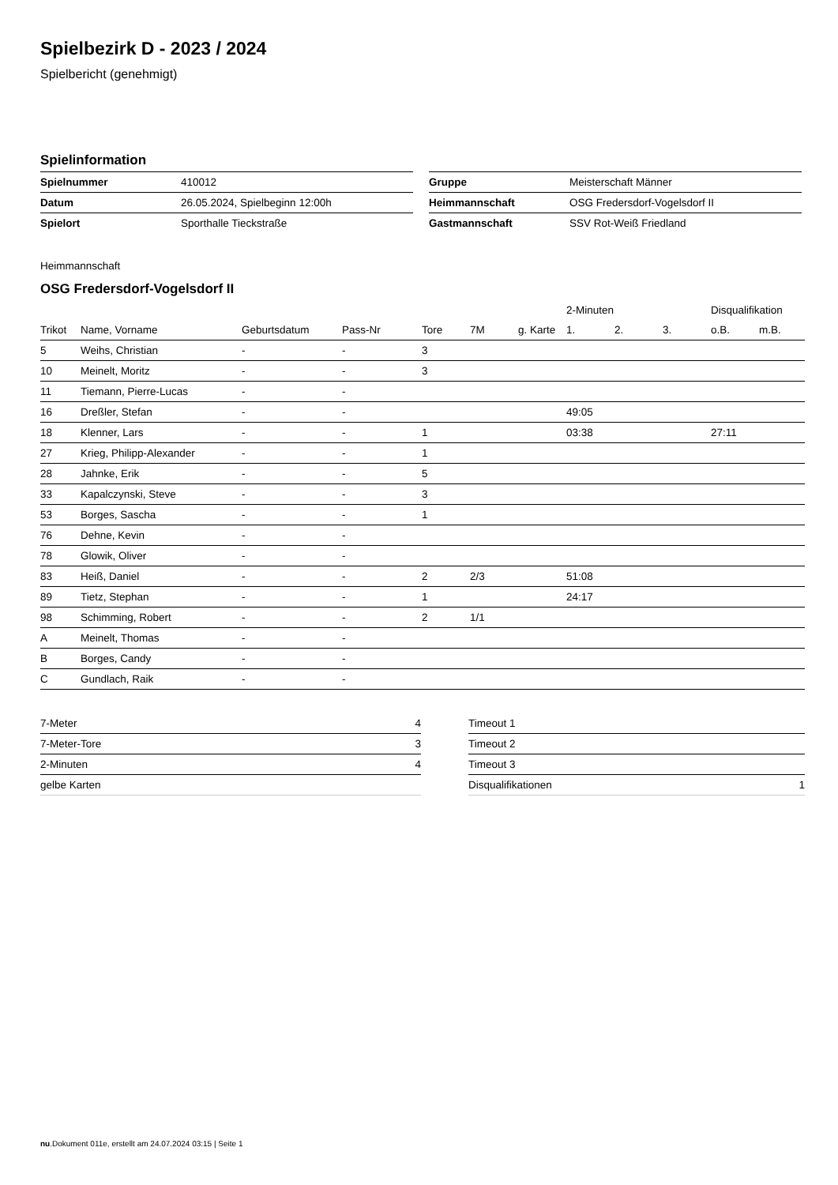Spielbezirk D - 2023 / 2024
Spielbericht (genehmigt)
Spielinformation
| Spielnummer | 410012 |
| Datum | 26.05.2024, Spielbeginn 12:00h |
| Spielort | Sporthalle Tieckstraße |
| Gruppe | Meisterschaft Männer |
| Heimmannschaft | OSG Fredersdorf-Vogelsdorf II |
| Gastmannschaft | SSV Rot-Weiß Friedland |
Heimmannschaft
OSG Fredersdorf-Vogelsdorf II
| | | | | | | | 2-Minuten | | | Disqualifikation | |
| --- | --- | --- | --- | --- | --- | --- | --- | --- | --- | --- | --- |
| Trikot | Name, Vorname | Geburtsdatum | Pass-Nr | Tore | 7M | g. Karte | 1. | 2. | 3. | o.B. | m.B. |
| 5 | Weihs, Christian | - | - | 3 | | | | | | | |
| 10 | Meinelt, Moritz | - | - | 3 | | | | | | | |
| 11 | Tiemann, Pierre-Lucas | - | - | | | | | | | | |
| 16 | Dreßler, Stefan | - | - | | | | 49:05 | | | | |
| 18 | Klenner, Lars | - | - | 1 | | | 03:38 | | | 27:11 | |
| 27 | Krieg, Philipp-Alexander | - | - | 1 | | | | | | | |
| 28 | Jahnke, Erik | - | - | 5 | | | | | | | |
| 33 | Kapalczynski, Steve | - | - | 3 | | | | | | | |
| 53 | Borges, Sascha | - | - | 1 | | | | | | | |
| 76 | Dehne, Kevin | - | - | | | | | | | | |
| 78 | Glowik, Oliver | - | - | | | | | | | | |
| 83 | Heiß, Daniel | - | - | 2 | 2/3 | | 51:08 | | | | |
| 89 | Tietz, Stephan | - | - | 1 | | | 24:17 | | | | |
| 98 | Schimming, Robert | - | - | 2 | 1/1 | | | | | | |
| A | Meinelt, Thomas | - | - | | | | | | | | |
| B | Borges, Candy | - | - | | | | | | | | |
| C | Gundlach, Raik | - | - | | | | | | | | |
| 7-Meter | 4 |
| 7-Meter-Tore | 3 |
| 2-Minuten | 4 |
| gelbe Karten | |
| Timeout 1 | |
| Timeout 2 | |
| Timeout 3 | |
| Disqualifikationen | 1 |
nu.Dokument 011e, erstellt am 24.07.2024 03:15 | Seite 1